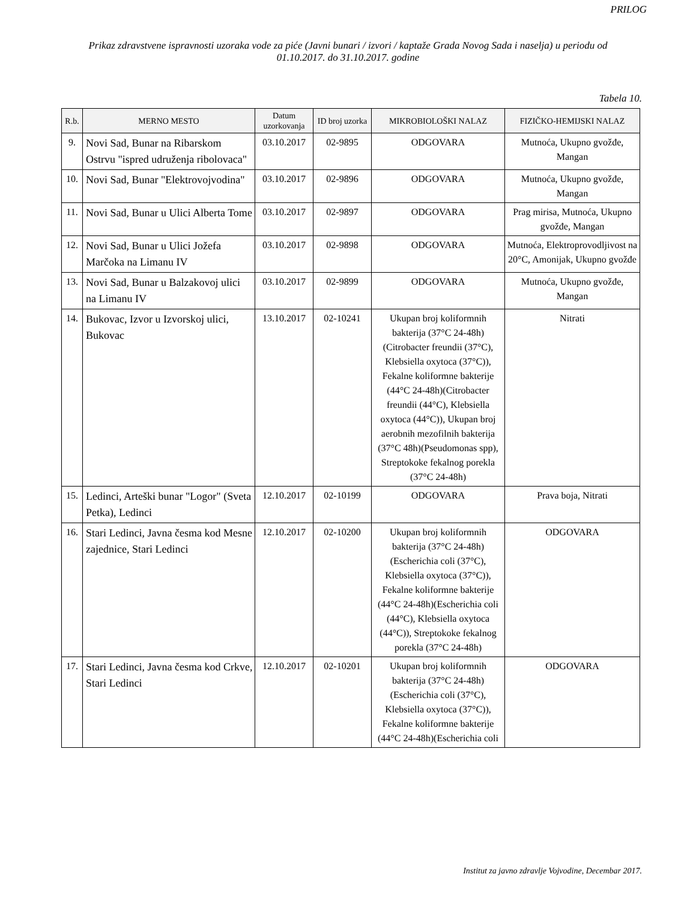PRILOG
Prikaz zdravstvene ispravnosti uzoraka vode za piće (Javni bunari / izvori / kaptaže Grada Novog Sada i naselja) u periodu od 01.10.2017. do 31.10.2017. godine
Tabela 10.
| R.b. | MERNO MESTO | Datum uzorkovanja | ID broj uzorka | MIKROBIOLOŠKI NALAZ | FIZIČKO-HEMIJSKI NALAZ |
| --- | --- | --- | --- | --- | --- |
| 9. | Novi Sad, Bunar na Ribarskom Ostrvu "ispred udruženja ribolovaca" | 03.10.2017 | 02-9895 | ODGOVARA | Mutnoća, Ukupno gvožđe, Mangan |
| 10. | Novi Sad, Bunar "Elektrovojvodina" | 03.10.2017 | 02-9896 | ODGOVARA | Mutnoća, Ukupno gvožđe, Mangan |
| 11. | Novi Sad, Bunar u Ulici Alberta Tome | 03.10.2017 | 02-9897 | ODGOVARA | Prag mirisa, Mutnoća, Ukupno gvožđe, Mangan |
| 12. | Novi Sad, Bunar u Ulici Jožefa Marčoka na Limanu IV | 03.10.2017 | 02-9898 | ODGOVARA | Mutnoća, Elektroprovodljivost na 20°C, Amonijak, Ukupno gvožđe |
| 13. | Novi Sad, Bunar u Balzakovoj ulici na Limanu IV | 03.10.2017 | 02-9899 | ODGOVARA | Mutnoća, Ukupno gvožđe, Mangan |
| 14. | Bukovac, Izvor u Izvorskoj ulici, Bukovac | 13.10.2017 | 02-10241 | Ukupan broj koliformnih bakterija (37°C 24-48h)(Citrobacter freundii (37°C), Klebsiella oxytoca (37°C)), Fekalne koliformne bakterije (44°C 24-48h)(Citrobacter freundii (44°C), Klebsiella oxytoca (44°C)), Ukupan broj aerobnih mezofilnih bakterija (37°C 48h)(Pseudomonas spp), Streptokoke fekalnog porekla (37°C 24-48h) | Nitrati |
| 15. | Ledinci, Arteški bunar "Logor" (Sveta Petka), Ledinci | 12.10.2017 | 02-10199 | ODGOVARA | Prava boja, Nitrati |
| 16. | Stari Ledinci, Javna česma kod Mesne zajednice, Stari Ledinci | 12.10.2017 | 02-10200 | Ukupan broj koliformnih bakterija (37°C 24-48h)(Escherichia coli (37°C), Klebsiella oxytoca (37°C)), Fekalne koliformne bakterije (44°C 24-48h)(Escherichia coli (44°C), Klebsiella oxytoca (44°C)), Streptokoke fekalnog porekla (37°C 24-48h) | ODGOVARA |
| 17. | Stari Ledinci, Javna česma kod Crkve, Stari Ledinci | 12.10.2017 | 02-10201 | Ukupan broj koliformnih bakterija (37°C 24-48h)(Escherichia coli (37°C), Klebsiella oxytoca (37°C)), Fekalne koliformne bakterije (44°C 24-48h)(Escherichia coli | ODGOVARA |
Institut za javno zdravlje Vojvodine, Decembar 2017.